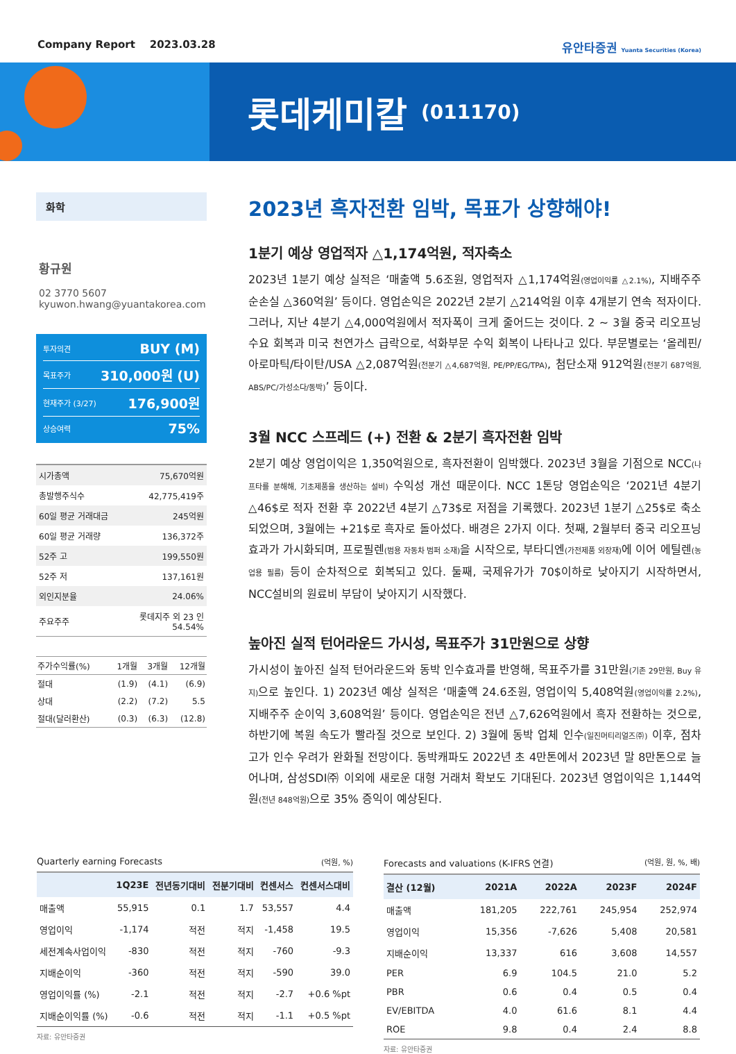Company Report 2023.03.28 유안타증권 Yuanta Securities (Korea)
롯데케미칼 (011170)
화학
황규원
02 3770 5607
kyuwon.hwang@yuantakorea.com
투자의견 BUY (M)
목표주가 310,000원 (U)
현재주가 (3/27) 176,900원
상승여력 75%
| 시가총액 | 75,670억원 |
| 총발행주식수 | 42,775,419주 |
| 60일 평균 거래대금 | 245억원 |
| 60일 평균 거래량 | 136,372주 |
| 52주 고 | 199,550원 |
| 52주 저 | 137,161원 |
| 외인지분율 | 24.06% |
| 주요주주 | 롯데지주 외 23 인 54.54% |
| 주가수익률(%) | 1개월 | 3개월 | 12개월 |
| --- | --- | --- | --- |
| 절대 | (1.9) | (4.1) | (6.9) |
| 상대 | (2.2) | (7.2) | 5.5 |
| 절대(달러환산) | (0.3) | (6.3) | (12.8) |
2023년 흑자전환 임박, 목표가 상향해야!
1분기 예상 영업적자 △1,174억원, 적자축소
2023년 1분기 예상 실적은 ‘매출액 5.6조원, 영업적자 △1,174억원(영업이익률 △2.1%), 지배주주 순손실 △360억원’ 등이다. 영업손익은 2022년 2분기 △214억원 이후 4개분기 연속 적자이다. 그러나, 지난 4분기 △4,000억원에서 적자폭이 크게 줄어드는 것이다. 2 ~ 3월 중국 리오프닝 수요 회복과 미국 천연가스 급락으로, 석화부문 수익 회복이 나타나고 있다. 부문별로는 ‘올레핀/아로마틱/타이탄/USA △2,087억원(전분기 △4,687억원, PE/PP/EG/TPA), 첨단소재 912억원(전분기 687억원, ABS/PC/가성소다/동박)’ 등이다.
3월 NCC 스프레드 (+) 전환 & 2분기 흑자전환 임박
2분기 예상 영업이익은 1,350억원으로, 흑자전환이 임박했다. 2023년 3월을 기점으로 NCC(나프타를 분해해, 기초제품을 생산하는 설비) 수익성 개선 때문이다. NCC 1톤당 영업손익은 ‘2021년 4분기 △46$로 적자 전환 후 2022년 4분기 △73$로 저점을 기록했다. 2023년 1분기 △25$로 축소되었으며, 3월에는 +21$로 흑자로 돌아섰다. 배경은 2가지 이다. 첫째, 2월부터 중국 리오프닝 효과가 가시화되며, 프로필렌(범용 자동차 범퍼 소재) 을 시작으로, 부타디엔(가전제품 외장재) 에 이어 에틸렌(농업용 필름) 등이 순차적으로 회복되고 있다. 둘째, 국제유가가 70$이하로 낮아지기 시작하면서, NCC설비의 원료비 부담이 낮아지기 시작했다.
높아진 실적 턴어라운드 가시성, 목표주가 31만원으로 상향
가시성이 높아진 실적 턴어라운드와 동박 인수효과를 반영해, 목표주가를 31만원(기존 29만원, Buy 유지) 으로 높인다. 1) 2023년 예상 실적은 ‘매출액 24.6조원, 영업이익 5,408억원(영업이익률 2.2%), 지배주주 순이익 3,608억원’ 등이다. 영업손익은 전년 △7,626억원에서 흑자 전환하는 것으로, 하반기에 복원 속도가 빨라질 것으로 보인다. 2) 3월에 동박 업체 인수(일진머티리얼즈㈜) 이후, 점차 고가 인수 우려가 완화될 전망이다. 동박캐파도 2022년 초 4만톤에서 2023년 말 8만톤으로 늘어나며, 삼성SDI㈜ 이외에 새로운 대형 거래처 확보도 기대된다. 2023년 영업이익은 1,144억원(전년 848억원) 으로 35% 증익이 예상된다.
Quarterly earning Forecasts (억원, %)
| | 1Q23E | 전년동기대비 | 전분기대비 | 컨센서스 | 컨센서스대비 |
| --- | --- | --- | --- | --- | --- |
| 매출액 | 55,915 | 0.1 | 1.7 | 53,557 | 4.4 |
| 영업이익 | -1,174 | 적전 | 적지 | -1,458 | 19.5 |
| 세전계속사업이익 | -830 | 적전 | 적지 | -760 | -9.3 |
| 지배순이익 | -360 | 적전 | 적지 | -590 | 39.0 |
| 영업이익률 (%) | -2.1 | 적전 | 적지 | -2.7 | +0.6 %pt |
| 지배순이익률 (%) | -0.6 | 적전 | 적지 | -1.1 | +0.5 %pt |
자료: 유안타증권
Forecasts and valuations (K-IFRS 연결) (억원, 원, %, 배)
| 결산 (12월) | 2021A | 2022A | 2023F | 2024F |
| --- | --- | --- | --- | --- |
| 매출액 | 181,205 | 222,761 | 245,954 | 252,974 |
| 영업이익 | 15,356 | -7,626 | 5,408 | 20,581 |
| 지배순이익 | 13,337 | 616 | 3,608 | 14,557 |
| PER | 6.9 | 104.5 | 21.0 | 5.2 |
| PBR | 0.6 | 0.4 | 0.5 | 0.4 |
| EV/EBITDA | 4.0 | 61.6 | 8.1 | 4.4 |
| ROE | 9.8 | 0.4 | 2.4 | 8.8 |
자료: 유안타증권